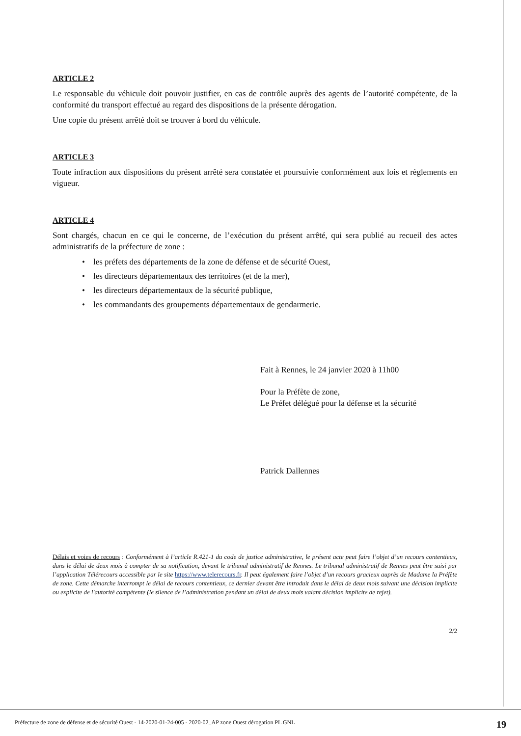ARTICLE 2
Le responsable du véhicule doit pouvoir justifier, en cas de contrôle auprès des agents de l’autorité compétente, de la conformité du transport effectué au regard des dispositions de la présente dérogation.
Une copie du présent arrêté doit se trouver à bord du véhicule.
ARTICLE 3
Toute infraction aux dispositions du présent arrêté sera constatée et poursuivie conformément aux lois et règlements en vigueur.
ARTICLE 4
Sont chargés, chacun en ce qui le concerne, de l’exécution du présent arrêté, qui sera publié au recueil des actes administratifs de la préfecture de zone :
• les préfets des départements de la zone de défense et de sécurité Ouest,
• les directeurs départementaux des territoires (et de la mer),
• les directeurs départementaux de la sécurité publique,
• les commandants des groupements départementaux de gendarmerie.
Fait à Rennes, le 24 janvier 2020 à 11h00
Pour la Préfète de zone,
Le Préfet délégué pour la défense et la sécurité
Patrick Dallennes
Délais et voies de recours : Conformément à l’article R.421-1 du code de justice administrative, le présent acte peut faire l’objet d’un recours contentieux, dans le délai de deux mois à compter de sa notification, devant le tribunal administratif de Rennes. Le tribunal administratif de Rennes peut être saisi par l’application Télérecours accessible par le site https://www.telerecours.fr. Il peut également faire l’objet d’un recours gracieux auprès de Madame la Préfète de zone. Cette démarche interrompt le délai de recours contentieux, ce dernier devant être introduit dans le délai de deux mois suivant une décision implicite ou explicite de l'autorité compétente (le silence de l’administration pendant un délai de deux mois valant décision implicite de rejet).
2/2
Préfecture de zone de défense et de sécurité Ouest - 14-2020-01-24-005 - 2020-02_AP zone Ouest dérogation PL GNL 19